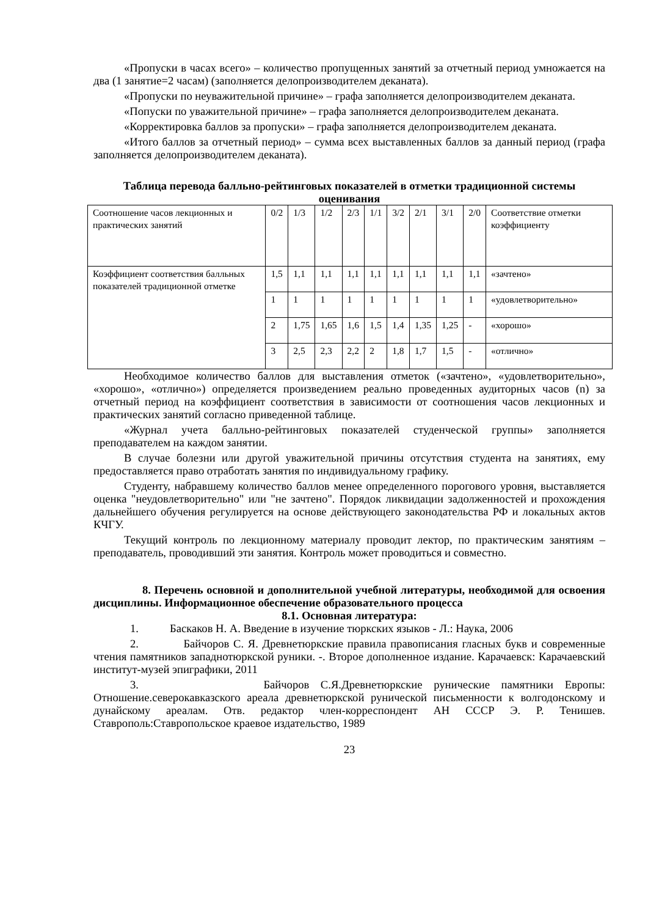«Пропуски в часах всего» – количество пропущенных занятий за отчетный период умножается на два (1 занятие=2 часам) (заполняется делопроизводителем деканата).
«Пропуски по неуважительной причине» – графа заполняется делопроизводителем деканата.
«Попуски по уважительной причине» – графа заполняется делопроизводителем деканата.
«Корректировка баллов за пропуски» – графа заполняется делопроизводителем деканата.
«Итого баллов за отчетный период» – сумма всех выставленных баллов за данный период (графа заполняется делопроизводителем деканата).
Таблица перевода балльно-рейтинговых показателей в отметки традиционной системы оценивания
| Соотношение часов лекционных и практических занятий | 0/2 | 1/3 | 1/2 | 2/3 | 1/1 | 3/2 | 2/1 | 3/1 | 2/0 | Соответствие отметки коэффициенту |
| Коэффициент соответствия балльных показателей традиционной отметке | 1,5 | 1,1 | 1,1 | 1,1 | 1,1 | 1,1 | 1,1 | 1,1 | 1,1 | «зачтено» |
| | 1 | 1 | 1 | 1 | 1 | 1 | 1 | 1 | 1 | «удовлетворительно» |
| | 2 | 1,75 | 1,65 | 1,6 | 1,5 | 1,4 | 1,35 | 1,25 | - | «хорошо» |
| | 3 | 2,5 | 2,3 | 2,2 | 2 | 1,8 | 1,7 | 1,5 | - | «отлично» |
Необходимое количество баллов для выставления отметок («зачтено», «удовлетворительно», «хорошо», «отлично») определяется произведением реально проведенных аудиторных часов (n) за отчетный период на коэффициент соответствия в зависимости от соотношения часов лекционных и практических занятий согласно приведенной таблице.
«Журнал учета балльно-рейтинговых показателей студенческой группы» заполняется преподавателем на каждом занятии.
В случае болезни или другой уважительной причины отсутствия студента на занятиях, ему предоставляется право отработать занятия по индивидуальному графику.
Студенту, набравшему количество баллов менее определенного порогового уровня, выставляется оценка "неудовлетворительно" или "не зачтено". Порядок ликвидации задолженностей и прохождения дальнейшего обучения регулируется на основе действующего законодательства РФ и локальных актов КЧГУ.
Текущий контроль по лекционному материалу проводит лектор, по практическим занятиям – преподаватель, проводивший эти занятия. Контроль может проводиться и совместно.
8. Перечень основной и дополнительной учебной литературы, необходимой для освоения дисциплины. Информационное обеспечение образовательного процесса
8.1. Основная литература:
1. Баскаков Н. А. Введение в изучение тюркских языков - Л.: Наука, 2006
2. Байчоров С. Я. Древнетюркские правила правописания гласных букв и современные чтения памятников западнотюркской руники. -. Второе дополненное издание. Карачаевск: Карачаевский институт-музей эпиграфики, 2011
3. Байчоров С.Я.Древнетюркские рунические памятники Европы: Отношение.северокавказского ареала древнетюркской рунической письменности к волгодонскому и дунайскому ареалам. Отв. редактор член-корреспондент АН СССР Э. Р. Тенишев. Ставрополь:Ставропольское краевое издательство, 1989
23